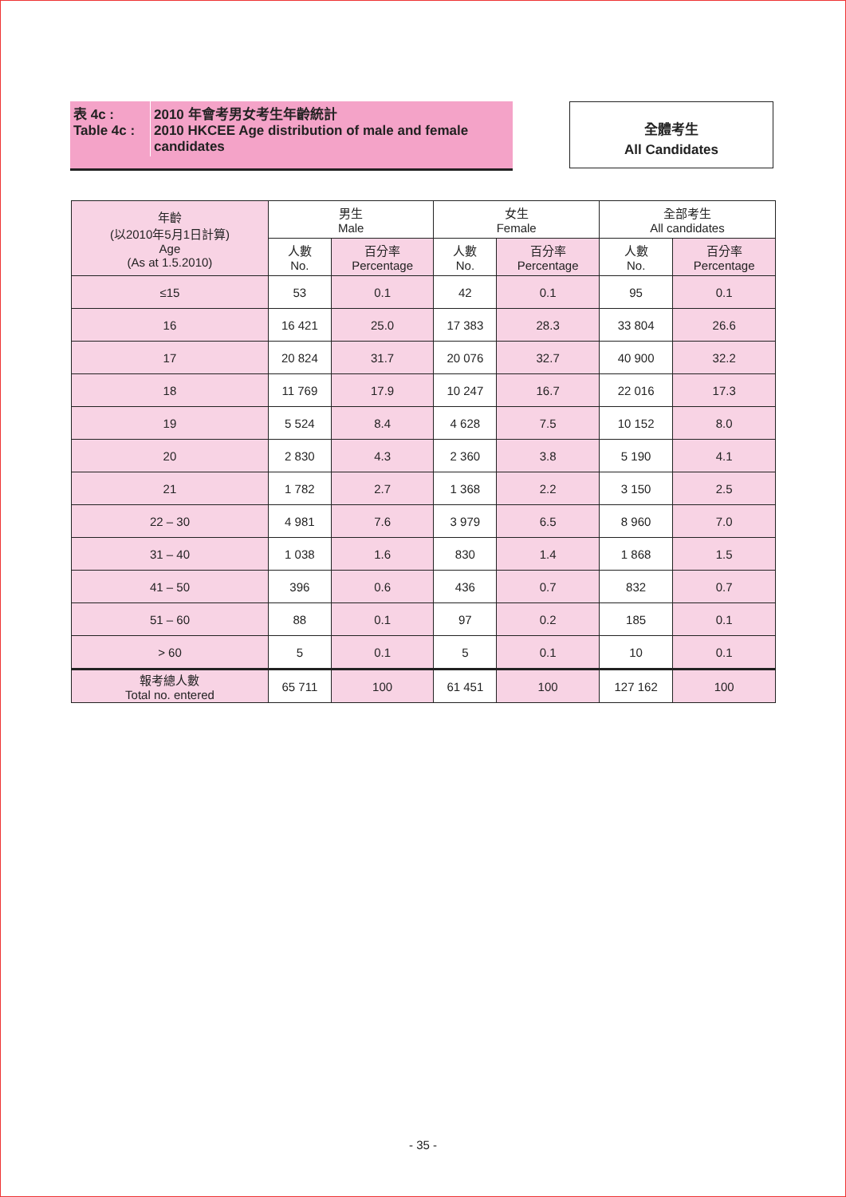| 表 4c : Table 4c : | 2010 年會考男女考生年齡統計 2010 HKCEE Age distribution of male and female candidates |
全體考生
All Candidates
| 年齡 (以2010年5月1日計算) Age (As at 1.5.2010) | 男生 Male | | 女生 Female | | 全部考生 All candidates | |
| --- | --- | --- | --- | --- | --- | --- |
| | 人數 No. | 百分率 Percentage | 人數 No. | 百分率 Percentage | 人數 No. | 百分率 Percentage |
| ≤15 | 53 | 0.1 | 42 | 0.1 | 95 | 0.1 |
| 16 | 16 421 | 25.0 | 17 383 | 28.3 | 33 804 | 26.6 |
| 17 | 20 824 | 31.7 | 20 076 | 32.7 | 40 900 | 32.2 |
| 18 | 11 769 | 17.9 | 10 247 | 16.7 | 22 016 | 17.3 |
| 19 | 5 524 | 8.4 | 4 628 | 7.5 | 10 152 | 8.0 |
| 20 | 2 830 | 4.3 | 2 360 | 3.8 | 5 190 | 4.1 |
| 21 | 1 782 | 2.7 | 1 368 | 2.2 | 3 150 | 2.5 |
| 22 – 30 | 4 981 | 7.6 | 3 979 | 6.5 | 8 960 | 7.0 |
| 31 – 40 | 1 038 | 1.6 | 830 | 1.4 | 1 868 | 1.5 |
| 41 – 50 | 396 | 0.6 | 436 | 0.7 | 832 | 0.7 |
| 51 – 60 | 88 | 0.1 | 97 | 0.2 | 185 | 0.1 |
| > 60 | 5 | 0.1 | 5 | 0.1 | 10 | 0.1 |
| 報考總人數 Total no. entered | 65 711 | 100 | 61 451 | 100 | 127 162 | 100 |
- 35 -